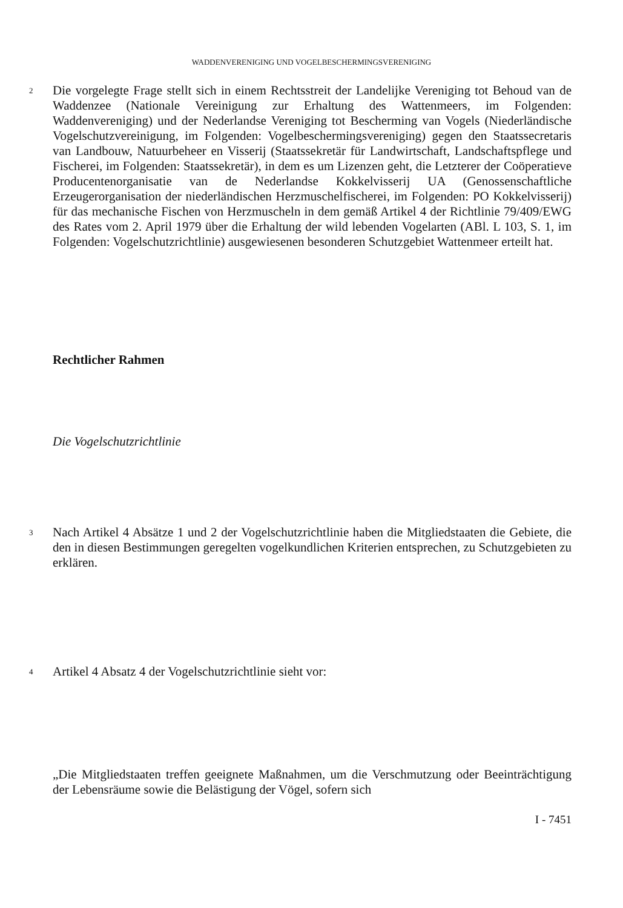WADDENVERENIGING UND VOGELBESCHERMINGSVERENIGING
2
Die vorgelegte Frage stellt sich in einem Rechtsstreit der Landelijke Vereniging tot Behoud van de Waddenzee (Nationale Vereinigung zur Erhaltung des Wattenmeers, im Folgenden: Waddenvereniging) und der Nederlandse Vereniging tot Bescherming van Vogels (Niederländische Vogelschutzvereinigung, im Folgenden: Vogelbeschermingsvereniging) gegen den Staatssecretaris van Landbouw, Natuurbeheer en Visserij (Staatssekretär für Landwirtschaft, Landschaftspflege und Fischerei, im Folgenden: Staatssekretär), in dem es um Lizenzen geht, die Letzterer der Coöperatieve Producentenorganisatie van de Nederlandse Kokkelvisserij UA (Genossenschaftliche Erzeugerorganisation der niederländischen Herzmuschelfischerei, im Folgenden: PO Kokkelvisserij) für das mechanische Fischen von Herzmuscheln in dem gemäß Artikel 4 der Richtlinie 79/409/EWG des Rates vom 2. April 1979 über die Erhaltung der wild lebenden Vogelarten (ABl. L 103, S. 1, im Folgenden: Vogelschutzrichtlinie) ausgewiesenen besonderen Schutzgebiet Wattenmeer erteilt hat.
Rechtlicher Rahmen
Die Vogelschutzrichtlinie
3
Nach Artikel 4 Absätze 1 und 2 der Vogelschutzrichtlinie haben die Mitgliedstaaten die Gebiete, die den in diesen Bestimmungen geregelten vogelkundlichen Kriterien entsprechen, zu Schutzgebieten zu erklären.
4
Artikel 4 Absatz 4 der Vogelschutzrichtlinie sieht vor:
„Die Mitgliedstaaten treffen geeignete Maßnahmen, um die Verschmutzung oder Beeinträchtigung der Lebensräume sowie die Belästigung der Vögel, sofern sich
I - 7451